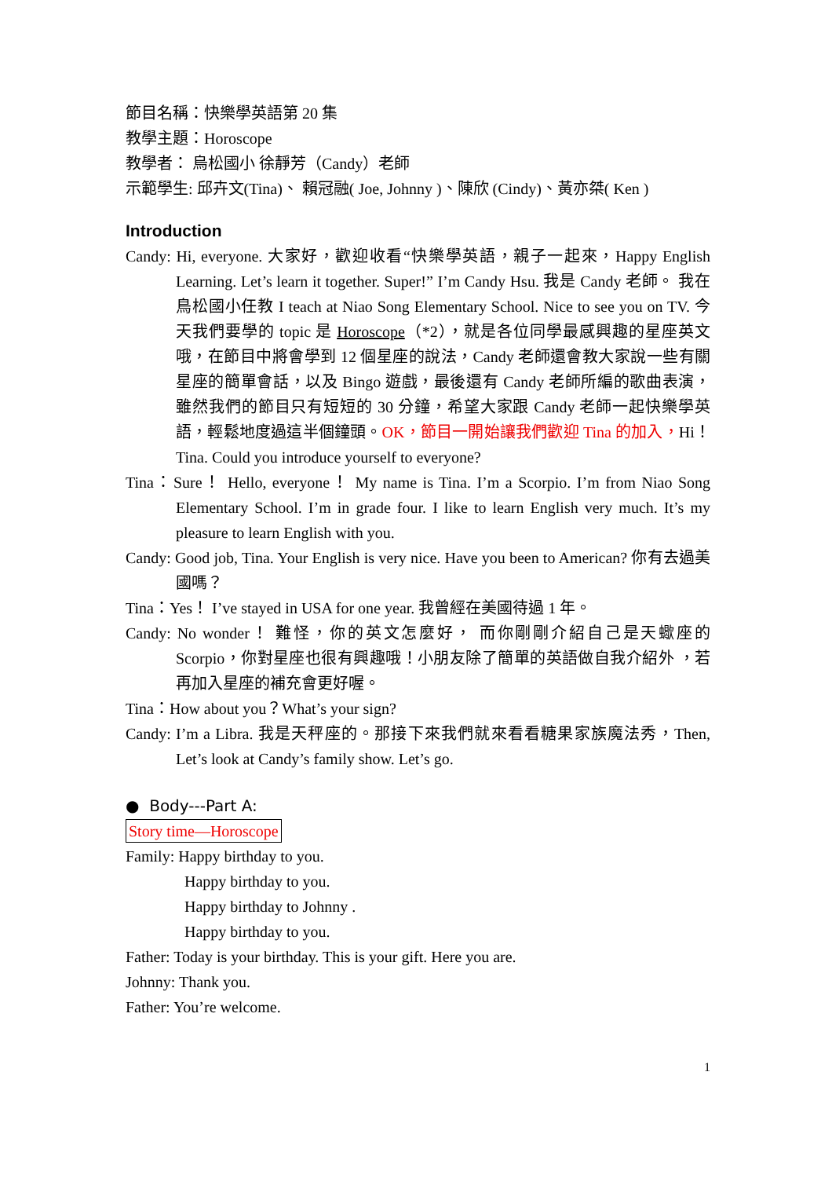節目名稱：快樂學英語第 20 集
教學主題：Horoscope
教學者： 烏松國小 徐靜芳（Candy）老師
示範學生: 邱卉文(Tina)、 賴冠融( Joe, Johnny )、陳欣 (Cindy)、黃亦桀( Ken )
Introduction
Candy: Hi, everyone. 大家好，歡迎收看“快樂學英語，親子一起來，Happy English Learning. Let’s learn it together. Super!” I’m Candy Hsu. 我是 Candy 老師。 我在鳥松國小任教 I teach at Niao Song Elementary School. Nice to see you on TV. 今天我們要學的 topic 是 Horoscope（*2），就是各位同學最感興趣的星座英文哦，在節目中將會學到 12 個星座的說法，Candy 老師還會教大家說一些有關星座的簡單會話，以及 Bingo 遊戲，最後還有 Candy 老師所編的歌曲表演，雖然我們的節目只有短短的 30 分鐘，希望大家跟 Candy 老師一起快樂學英語，輕鬆地度過這半個鐘頭。OK，節目一開始讓我們歡迎 Tina 的加入，Hi！ Tina. Could you introduce yourself to everyone?
Tina：Sure！ Hello, everyone！ My name is Tina. I’m a Scorpio. I’m from Niao Song Elementary School. I’m in grade four. I like to learn English very much. It’s my pleasure to learn English with you.
Candy: Good job, Tina. Your English is very nice. Have you been to American? 你有去過美國嗎？
Tina：Yes！ I’ve stayed in USA for one year. 我曾經在美國待過 1 年。
Candy: No wonder！ 難怪，你的英文怎麼好， 而你剛剛介紹自己是天蠍座的 Scorpio，你對星座也很有興趣哦！小朋友除了簡單的英語做自我介紹外 ，若再加入星座的補充會更好喔。
Tina：How about you？What’s your sign?
Candy: I’m a Libra. 我是天秤座的。那接下來我們就來看看糖果家族魔法秀，Then, Let’s look at Candy’s family show. Let’s go.
● Body---Part A:
Story time—Horoscope
Family: Happy birthday to you.
Happy birthday to you.
Happy birthday to Johnny .
Happy birthday to you.
Father: Today is your birthday. This is your gift. Here you are.
Johnny: Thank you.
Father: You’re welcome.
1